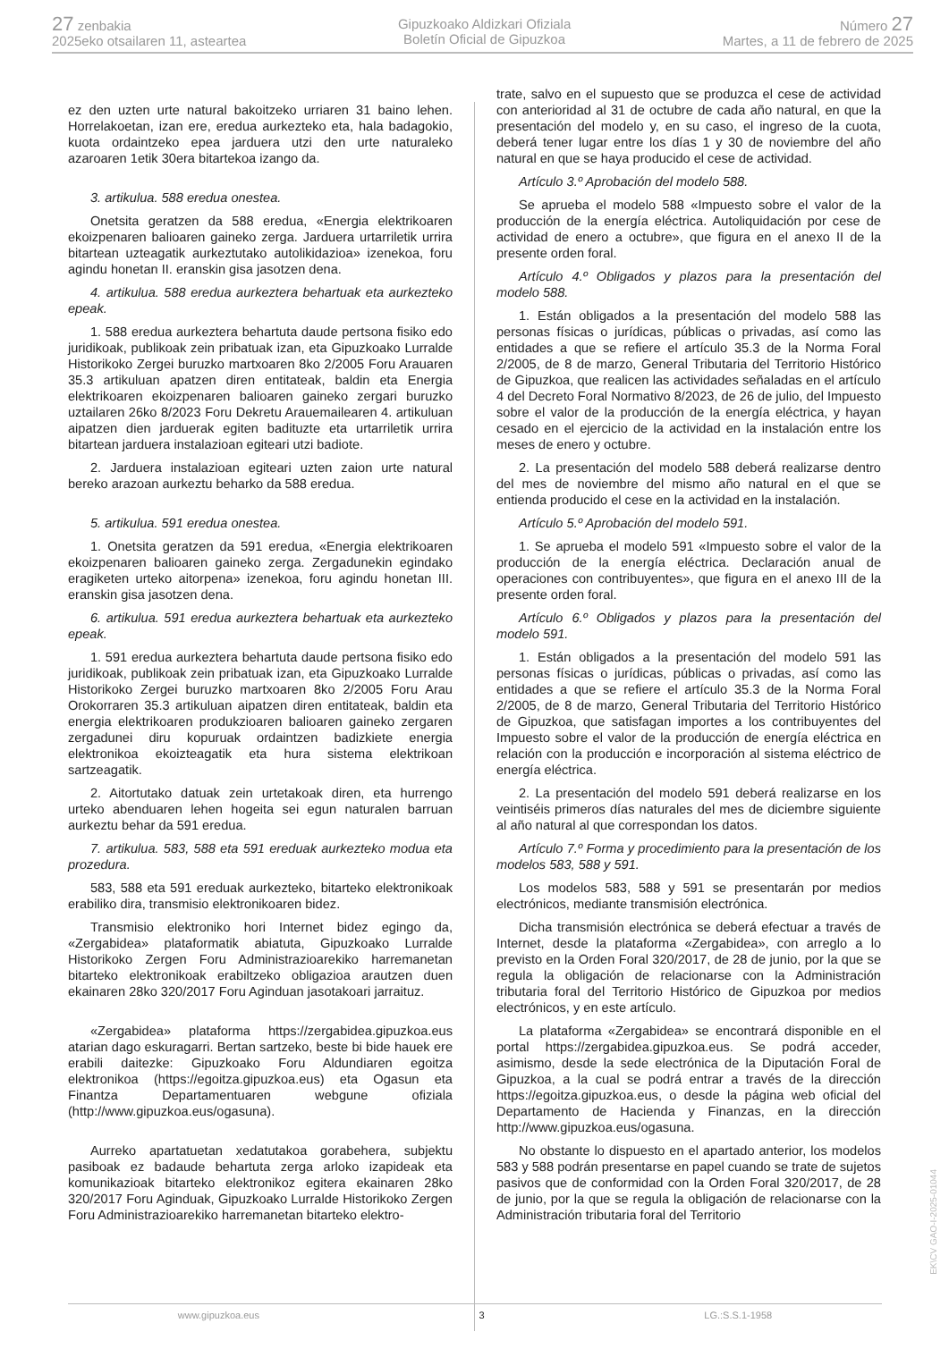27 zenbakia
2025eko otsailaren 11, asteartea
Gipuzkoako Aldizkari Ofiziala
Boletín Oficial de Gipuzkoa
Número 27
Martes, a 11 de febrero de 2025
ez den uzten urte natural bakoitzeko urriaren 31 baino lehen. Horrelakoetan, izan ere, eredua aurkezteko eta, hala badagokio, kuota ordaintzeko epea jarduera utzi den urte naturaleko azaroaren 1etik 30era bitartekoa izango da.
3. artikulua. 588 eredua onestea.
Onetsita geratzen da 588 eredua, «Energia elektrikoaren ekoizpenaren balioaren gaineko zerga. Jarduera urtarriletik urrira bitartean uzteagatik aurkeztutako autolikidazioa» izenekoa, foru agindu honetan II. eranskin gisa jasotzen dena.
4. artikulua. 588 eredua aurkeztera behartuak eta aurkezteko epeak.
1. 588 eredua aurkeztera behartuta daude pertsona fisiko edo juridikoak, publikoak zein pribatuak izan, eta Gipuzkoako Lurralde Historikoko Zergei buruzko martxoaren 8ko 2/2005 Foru Arauaren 35.3 artikuluan apatzen diren entitateak, baldin eta Energia elektrikoaren ekoizpenaren balioaren gaineko zergari buruzko uztailaren 26ko 8/2023 Foru Dekretu Arauemailearen 4. artikuluan aipatzen dien jarduerak egiten badituzte eta urtarriletik urrira bitartean jarduera instalazioan egiteari utzi badiote.
2. Jarduera instalazioan egiteari uzten zaion urte natural bereko arazoan aurkeztu beharko da 588 eredua.
5. artikulua. 591 eredua onestea.
1. Onetsita geratzen da 591 eredua, «Energia elektrikoaren ekoizpenaren balioaren gaineko zerga. Zergadunekin egindako eragiketen urteko aitorpena» izenekoa, foru agindu honetan III. eranskin gisa jasotzen dena.
6. artikulua. 591 eredua aurkeztera behartuak eta aurkezteko epeak.
1. 591 eredua aurkeztera behartuta daude pertsona fisiko edo juridikoak, publikoak zein pribatuak izan, eta Gipuzkoako Lurralde Historikoko Zergei buruzko martxoaren 8ko 2/2005 Foru Arau Orokorraren 35.3 artikuluan aipatzen diren entitateak, baldin eta energia elektrikoaren produkzioaren balioaren gaineko zergaren zergadunei diru kopuruak ordaintzen badizkiete energia elektronikoa ekoizteagatik eta hura sistema elektrikoan sartzeagatik.
2. Aitortutako datuak zein urtetakoak diren, eta hurrengo urteko abenduaren lehen hogeita sei egun naturalen barruan aurkeztu behar da 591 eredua.
7. artikulua. 583, 588 eta 591 ereduak aurkezteko modua eta prozedura.
583, 588 eta 591 ereduak aurkezteko, bitarteko elektronikoak erabiliko dira, transmisio elektronikoaren bidez.
Transmisio elektroniko hori Internet bidez egingo da, «Zergabidea» plataformatik abiatuta, Gipuzkoako Lurralde Historikoko Zergen Foru Administrazioarekiko harremanetan bitarteko elektronikoak erabiltzeko obligazioa arautzen duen ekainaren 28ko 320/2017 Foru Aginduan jasotakoari jarraituz.
«Zergabidea» plataforma https://zergabidea.gipuzkoa.eus atarian dago eskuragarri. Bertan sartzeko, beste bi bide hauek ere erabili daitezke: Gipuzkoako Foru Aldundiaren egoitza elektronikoa (https://egoitza.gipuzkoa.eus) eta Ogasun eta Finantza Departamentuaren webgune ofiziala (http://www.gipuzkoa.eus/ogasuna).
Aurreko apartatuetan xedatutakoa gorabehera, subjektu pasiboak ez badaude behartuta zerga arloko izapideak eta komunikazioak bitarteko elektronikoz egitera ekainaren 28ko 320/2017 Foru Aginduak, Gipuzkoako Lurralde Historikoko Zergen Foru Administrazioarekiko harremanetan bitarteko elektro-
trate, salvo en el supuesto que se produzca el cese de actividad con anterioridad al 31 de octubre de cada año natural, en que la presentación del modelo y, en su caso, el ingreso de la cuota, deberá tener lugar entre los días 1 y 30 de noviembre del año natural en que se haya producido el cese de actividad.
Artículo 3.º Aprobación del modelo 588.
Se aprueba el modelo 588 «Impuesto sobre el valor de la producción de la energía eléctrica. Autoliquidación por cese de actividad de enero a octubre», que figura en el anexo II de la presente orden foral.
Artículo 4.º Obligados y plazos para la presentación del modelo 588.
1. Están obligados a la presentación del modelo 588 las personas físicas o jurídicas, públicas o privadas, así como las entidades a que se refiere el artículo 35.3 de la Norma Foral 2/2005, de 8 de marzo, General Tributaria del Territorio Histórico de Gipuzkoa, que realicen las actividades señaladas en el artículo 4 del Decreto Foral Normativo 8/2023, de 26 de julio, del Impuesto sobre el valor de la producción de la energía eléctrica, y hayan cesado en el ejercicio de la actividad en la instalación entre los meses de enero y octubre.
2. La presentación del modelo 588 deberá realizarse dentro del mes de noviembre del mismo año natural en el que se entienda producido el cese en la actividad en la instalación.
Artículo 5.º Aprobación del modelo 591.
1. Se aprueba el modelo 591 «Impuesto sobre el valor de la producción de la energía eléctrica. Declaración anual de operaciones con contribuyentes», que figura en el anexo III de la presente orden foral.
Artículo 6.º Obligados y plazos para la presentación del modelo 591.
1. Están obligados a la presentación del modelo 591 las personas físicas o jurídicas, públicas o privadas, así como las entidades a que se refiere el artículo 35.3 de la Norma Foral 2/2005, de 8 de marzo, General Tributaria del Territorio Histórico de Gipuzkoa, que satisfagan importes a los contribuyentes del Impuesto sobre el valor de la producción de energía eléctrica en relación con la producción e incorporación al sistema eléctrico de energía eléctrica.
2. La presentación del modelo 591 deberá realizarse en los veintiséis primeros días naturales del mes de diciembre siguiente al año natural al que correspondan los datos.
Artículo 7.º Forma y procedimiento para la presentación de los modelos 583, 588 y 591.
Los modelos 583, 588 y 591 se presentarán por medios electrónicos, mediante transmisión electrónica.
Dicha transmisión electrónica se deberá efectuar a través de Internet, desde la plataforma «Zergabidea», con arreglo a lo previsto en la Orden Foral 320/2017, de 28 de junio, por la que se regula la obligación de relacionarse con la Administración tributaria foral del Territorio Histórico de Gipuzkoa por medios electrónicos, y en este artículo.
La plataforma «Zergabidea» se encontrará disponible en el portal https://zergabidea.gipuzkoa.eus. Se podrá acceder, asimismo, desde la sede electrónica de la Diputación Foral de Gipuzkoa, a la cual se podrá entrar a través de la dirección https://egoitza.gipuzkoa.eus, o desde la página web oficial del Departamento de Hacienda y Finanzas, en la dirección http://www.gipuzkoa.eus/ogasuna.
No obstante lo dispuesto en el apartado anterior, los modelos 583 y 588 podrán presentarse en papel cuando se trate de sujetos pasivos que de conformidad con la Orden Foral 320/2017, de 28 de junio, por la que se regula la obligación de relacionarse con la Administración tributaria foral del Territorio
www.gipuzkoa.eus 3 LG.:S.S.1-1958
EK\CV GAO-I-2025-01044